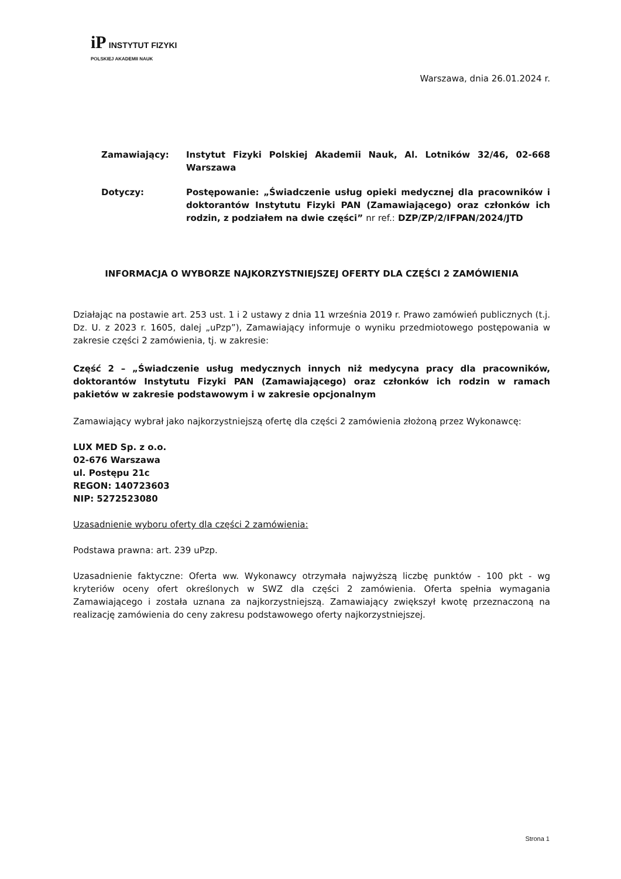iP INSTYTUT FIZYKI
POLSKIEJ AKADEMII NAUK
Warszawa, dnia 26.01.2024 r.
Zamawiający: Instytut Fizyki Polskiej Akademii Nauk, Al. Lotników 32/46, 02-668 Warszawa
Dotyczy: Postępowanie: „Świadczenie usług opieki medycznej dla pracowników i doktorantów Instytutu Fizyki PAN (Zamawiającego) oraz członków ich rodzin, z podziałem na dwie części” nr ref.: DZP/ZP/2/IFPAN/2024/JTD
INFORMACJA O WYBORZE NAJKORZYSTNIEJSZEJ OFERTY DLA CZĘŚCI 2 ZAMÓWIENIA
Działając na postawie art. 253 ust. 1 i 2 ustawy z dnia 11 września 2019 r. Prawo zamówień publicznych (t.j. Dz. U. z 2023 r. 1605, dalej „uPzp”), Zamawiający informuje o wyniku przedmiotowego postępowania w zakresie części 2 zamówienia, tj. w zakresie:
Część 2 – „Świadczenie usług medycznych innych niż medycyna pracy dla pracowników, doktorantów Instytutu Fizyki PAN (Zamawiającego) oraz członków ich rodzin w ramach pakietów w zakresie podstawowym i w zakresie opcjonalnym
Zamawiający wybrał jako najkorzystniejszą ofertę dla części 2 zamówienia złożoną przez Wykonawcę:
LUX MED Sp. z o.o.
02-676 Warszawa
ul. Postępu 21c
REGON: 140723603
NIP: 5272523080
Uzasadnienie wyboru oferty dla części 2 zamówienia:
Podstawa prawna: art. 239 uPzp.
Uzasadnienie faktyczne: Oferta ww. Wykonawcy otrzymała najwyższą liczbę punktów - 100 pkt - wg kryteriów oceny ofert określonych w SWZ dla części 2 zamówienia. Oferta spełnia wymagania Zamawiającego i została uznana za najkorzystniejszą. Zamawiający zwiększył kwotę przeznaczoną na realizację zamówienia do ceny zakresu podstawowego oferty najkorzystniejszej.
Strona 1